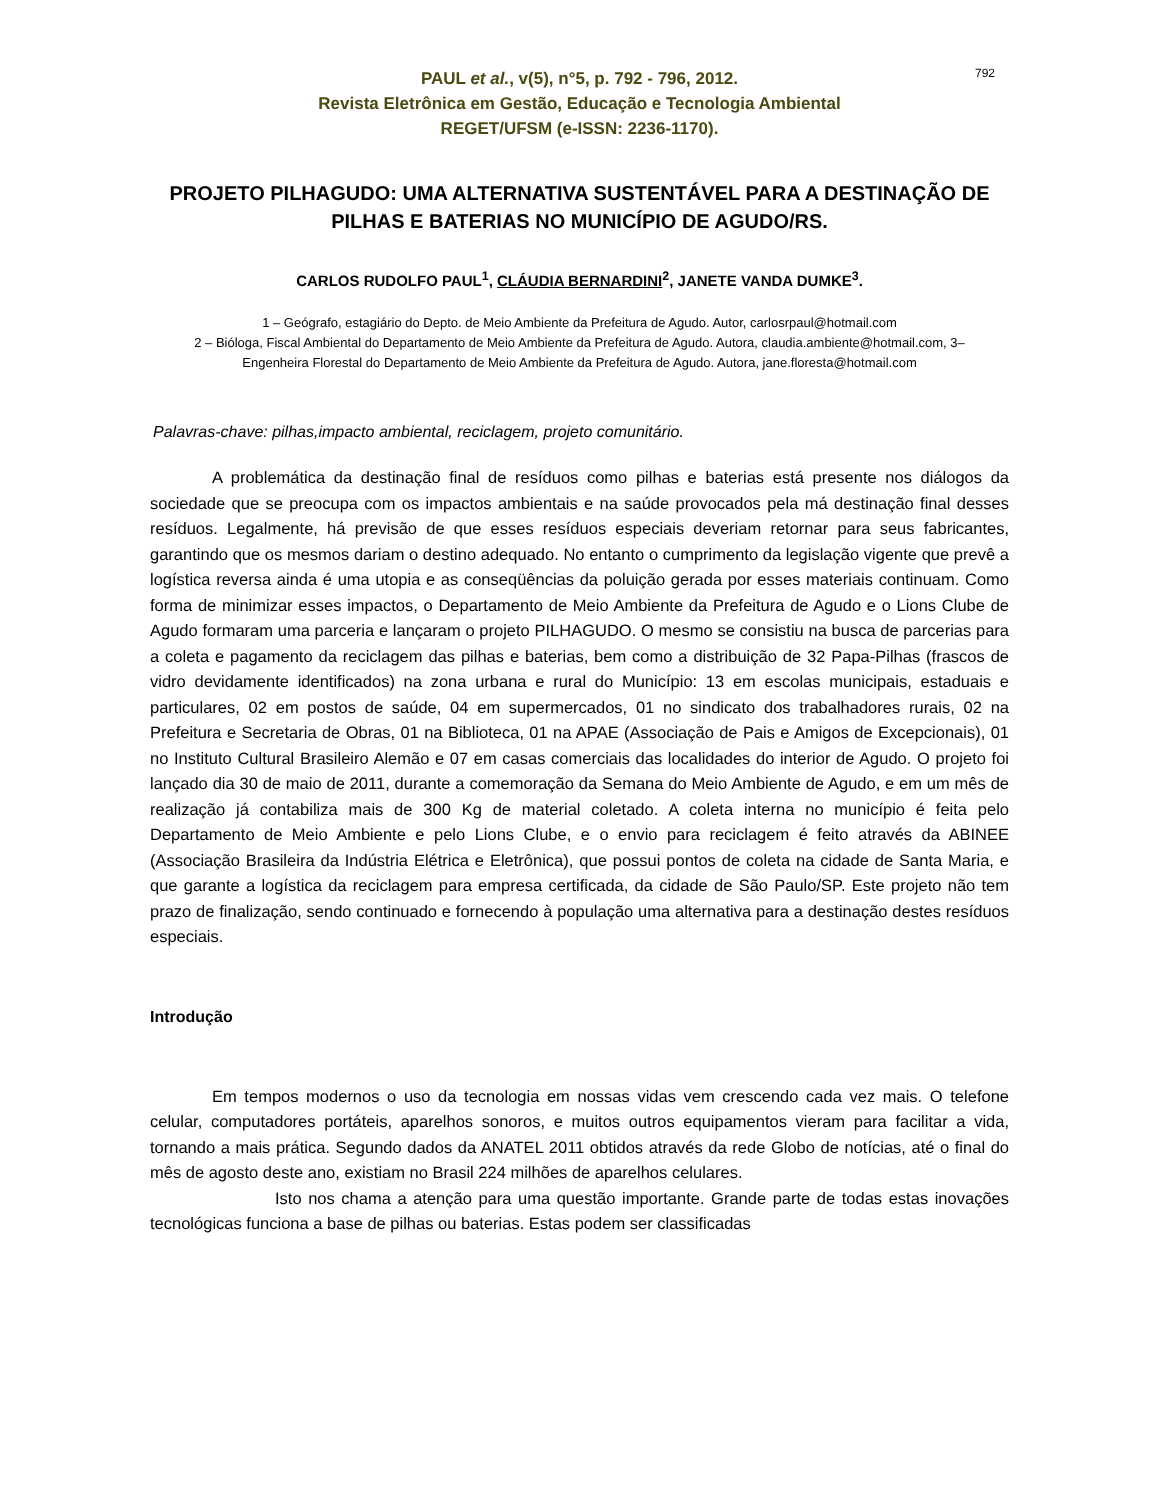792
PAUL et al., v(5), n°5, p. 792 - 796, 2012.
Revista Eletrônica em Gestão, Educação e Tecnologia Ambiental
REGET/UFSM (e-ISSN: 2236-1170).
PROJETO PILHAGUDO: UMA ALTERNATIVA SUSTENTÁVEL PARA A DESTINAÇÃO DE PILHAS E BATERIAS NO MUNICÍPIO DE AGUDO/RS.
CARLOS RUDOLFO PAUL<sup>1</sup>, CLÁUDIA BERNARDINI<sup>2</sup>, JANETE VANDA DUMKE<sup>3</sup>.
1 – Geógrafo, estagiário do Depto. de Meio Ambiente da Prefeitura de Agudo. Autor, carlosrpaul@hotmail.com
2 – Bióloga, Fiscal Ambiental do Departamento de Meio Ambiente da Prefeitura de Agudo. Autora, claudia.ambiente@hotmail.com, 3– Engenheira Florestal do Departamento de Meio Ambiente da Prefeitura de Agudo. Autora, jane.floresta@hotmail.com
Palavras-chave: pilhas,impacto ambiental, reciclagem, projeto comunitário.
A problemática da destinação final de resíduos como pilhas e baterias está presente nos diálogos da sociedade que se preocupa com os impactos ambientais e na saúde provocados pela má destinação final desses resíduos. Legalmente, há previsão de que esses resíduos especiais deveriam retornar para seus fabricantes, garantindo que os mesmos dariam o destino adequado. No entanto o cumprimento da legislação vigente que prevê a logística reversa ainda é uma utopia e as conseqüências da poluição gerada por esses materiais continuam. Como forma de minimizar esses impactos, o Departamento de Meio Ambiente da Prefeitura de Agudo e o Lions Clube de Agudo formaram uma parceria e lançaram o projeto PILHAGUDO. O mesmo se consistiu na busca de parcerias para a coleta e pagamento da reciclagem das pilhas e baterias, bem como a distribuição de 32 Papa-Pilhas (frascos de vidro devidamente identificados) na zona urbana e rural do Município: 13 em escolas municipais, estaduais e particulares, 02 em postos de saúde, 04 em supermercados, 01 no sindicato dos trabalhadores rurais, 02 na Prefeitura e Secretaria de Obras, 01 na Biblioteca, 01 na APAE (Associação de Pais e Amigos de Excepcionais), 01 no Instituto Cultural Brasileiro Alemão e 07 em casas comerciais das localidades do interior de Agudo. O projeto foi lançado dia 30 de maio de 2011, durante a comemoração da Semana do Meio Ambiente de Agudo, e em um mês de realização já contabiliza mais de 300 Kg de material coletado. A coleta interna no município é feita pelo Departamento de Meio Ambiente e pelo Lions Clube, e o envio para reciclagem é feito através da ABINEE (Associação Brasileira da Indústria Elétrica e Eletrônica), que possui pontos de coleta na cidade de Santa Maria, e que garante a logística da reciclagem para empresa certificada, da cidade de São Paulo/SP. Este projeto não tem prazo de finalização, sendo continuado e fornecendo à população uma alternativa para a destinação destes resíduos especiais.
Introdução
Em tempos modernos o uso da tecnologia em nossas vidas vem crescendo cada vez mais. O telefone celular, computadores portáteis, aparelhos sonoros, e muitos outros equipamentos vieram para facilitar a vida, tornando a mais prática. Segundo dados da ANATEL 2011 obtidos através da rede Globo de notícias, até o final do mês de agosto deste ano, existiam no Brasil 224 milhões de aparelhos celulares.
Isto nos chama a atenção para uma questão importante. Grande parte de todas estas inovações tecnológicas funciona a base de pilhas ou baterias. Estas podem ser classificadas